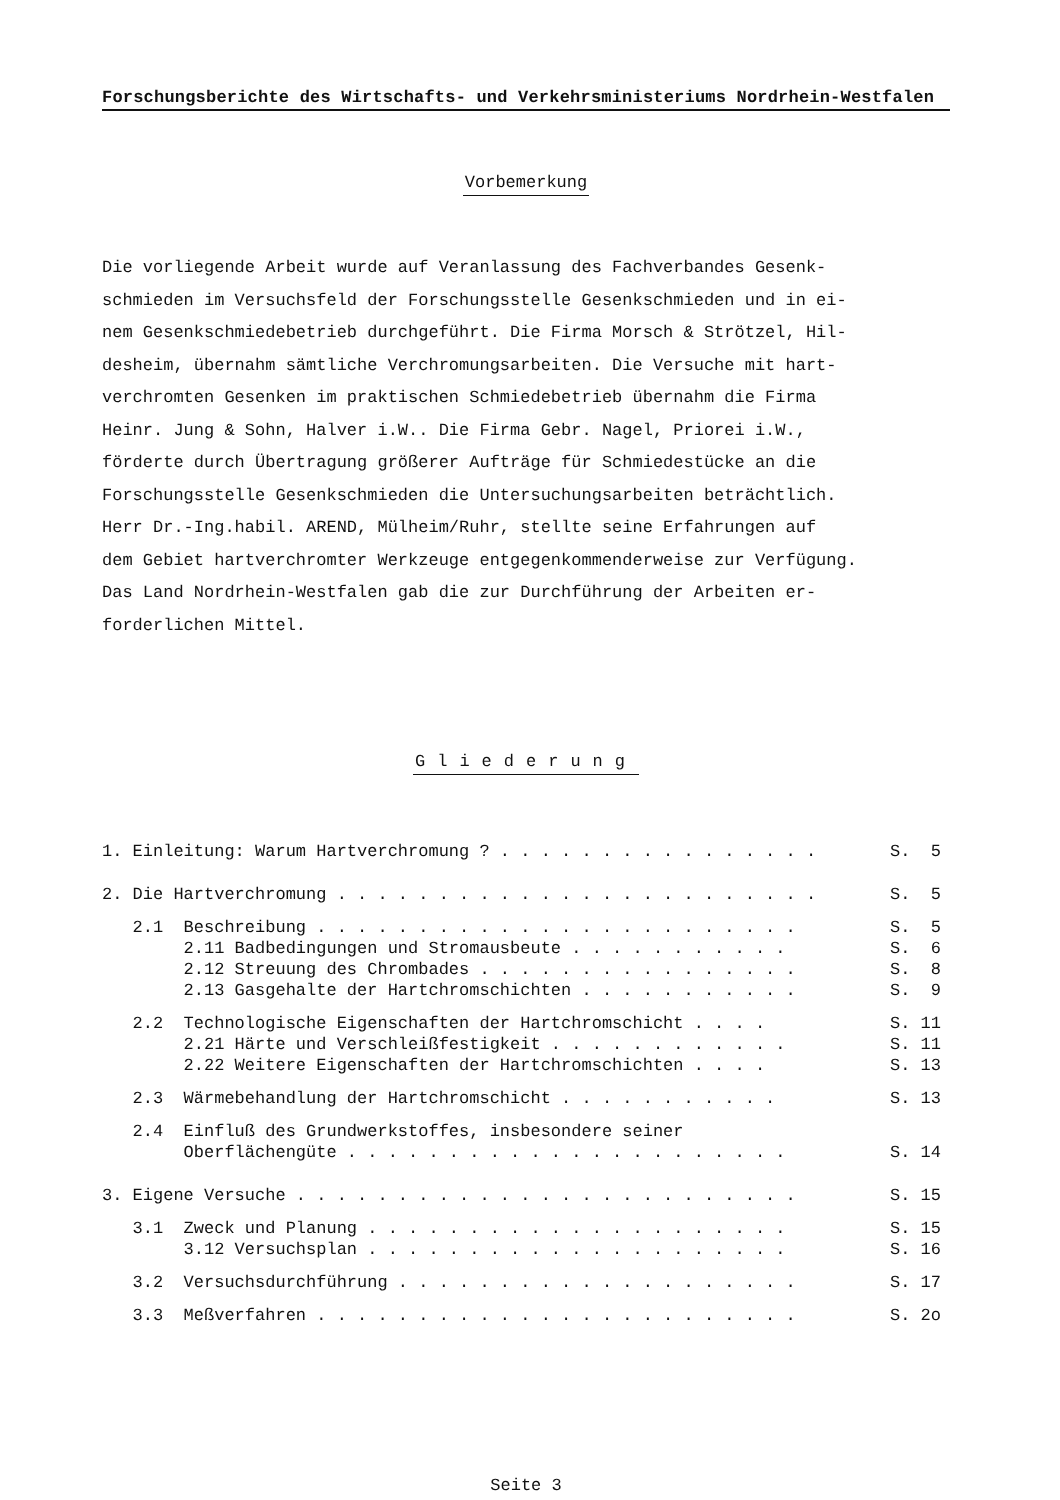Forschungsberichte des Wirtschafts- und Verkehrsministeriums Nordrhein-Westfalen
Vorbemerkung
Die vorliegende Arbeit wurde auf Veranlassung des Fachverbandes Gesenk-
schmieden im Versuchsfeld der Forschungsstelle Gesenkschmieden und in ei-
nem Gesenkschmiedebetrieb durchgeführt. Die Firma Morsch & Strötzel, Hil-
desheim, übernahm sämtliche Verchromungsarbeiten. Die Versuche mit hart-
verchromten Gesenken im praktischen Schmiedebetrieb übernahm die Firma
Heinr. Jung & Sohn, Halver i.W.. Die Firma Gebr. Nagel, Priorei i.W.,
förderte durch Übertragung größerer Aufträge für Schmiedestücke an die
Forschungsstelle Gesenkschmieden die Untersuchungsarbeiten beträchtlich.
Herr Dr.-Ing.habil. AREND, Mülheim/Ruhr, stellte seine Erfahrungen auf
dem Gebiet hartverchromter Werkzeuge entgegenkommenderweise zur Verfügung.
Das Land Nordrhein-Westfalen gab die zur Durchführung der Arbeiten er-
forderlichen Mittel.
Gliederung
1. Einleitung: Warum Hartverchromung ? . . . . . . . . . . . . . . . .
S. 5
2. Die Hartverchromung . . . . . . . . . . . . . . . . . . . . . . . .
S. 5
2.1 Beschreibung . . . . . . . . . . . . . . . . . . . . . . . .
S. 5
2.11 Badbedingungen und Stromausbeute . . . . . . . . . . .
S. 6
2.12 Streuung des Chrombades . . . . . . . . . . . . . . . .
S. 8
2.13 Gasgehalte der Hartchromschichten . . . . . . . . . . .
S. 9
2.2 Technologische Eigenschaften der Hartchromschicht . . . .
S. 11
2.21 Härte und Verschleißfestigkeit . . . . . . . . . . . .
S. 11
2.22 Weitere Eigenschaften der Hartchromschichten . . . .
S. 13
2.3 Wärmebehandlung der Hartchromschicht . . . . . . . . . . .
S. 13
2.4 Einfluß des Grundwerkstoffes, insbesondere seiner
Oberflächengüte . . . . . . . . . . . . . . . . . . . . . .
S. 14
3. Eigene Versuche . . . . . . . . . . . . . . . . . . . . . . . . .
S. 15
3.1 Zweck und Planung . . . . . . . . . . . . . . . . . . . . .
S. 15
3.12 Versuchsplan . . . . . . . . . . . . . . . . . . . . .
S. 16
3.2 Versuchsdurchführung . . . . . . . . . . . . . . . . . . . .
S. 17
3.3 Meßverfahren . . . . . . . . . . . . . . . . . . . . . . . .
S. 2o
Seite 3